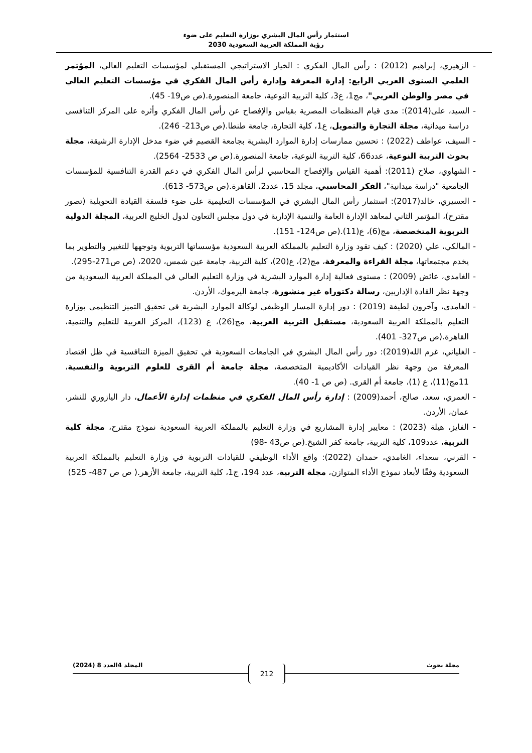استثمار رأس المال البشري بوزارة التعليم على ضوء
رؤية المملكة العربية السعودية 2030
- الزهيري، إبراهيم (2012) : رأس المال الفكري : الخيار الاستراتيجي المستقبلي لمؤسسات التعليم العالي، المؤتمر العلمي السنوي العربي الرابع: إدارة المعرفة وإدارة رأس المال الفكري في مؤسسات التعليم العالي في مصر والوطن العربي"، مج1، ع3، كلية التربية النوعية، جامعة المنصورة.(ص ص19- 45).
- السيد، على(2014): مدى قيام المنظمات المصرية بقياس والإفصاح عن رأس المال الفكري وأثره على المركز التنافسى دراسة ميدانية، مجلة التجارة والتمويل، ع1، كلية التجارة، جامعة طنطا.(ص ص213- 246).
- السيف، عواطف (2022) : تحسين ممارسات إدارة الموارد البشرية بجامعة القصيم في ضوء مدخل الإدارة الرشيقة، مجلة بحوث التربية النوعية، عدد66، كلية التربية النوعية، جامعة المنصورة.(ص ص 2533- 2564).
- الشهاوي، صلاح (2011): أهمية القياس والإفصاح المحاسبي لرأس المال الفكري في دعم القدرة التنافسية للمؤسسات الجامعية "دراسة ميدانية"، الفكر المحاسبي، مجلد 15، عدد2، القاهرة.(ص ص573- 613).
- العسيري، خالد(2017): استثمار رأس المال البشري في المؤسسات التعليمية على ضوء فلسفة القيادة التحويلية (تصور مقترح)، المؤتمر الثاني لمعاهد الإدارة العامة والتنمية الإدارية في دول مجلس التعاون لدول الخليج العربية، المجلة الدولية التربوية المتخصصة، مج(6)، ع(11).(ص ص124- 151).
- المالكي، علي (2020) : كيف تقود وزارة التعليم بالمملكة العربية السعودية مؤسساتها التربوية وتوجهها للتغيير والتطوير بما يخدم مجتمعاتها، مجلة القراءة والمعرفة، مج(2)، ع(20)، كلية التربية، جامعة عين شمس، 2020، (ص ص271-295).
- الغامدي، عائض (2009) : مستوى فعالية إدارة الموارد البشرية في وزارة التعليم العالي في المملكة العربية السعودية من وجهة نظر القادة الإداريين، رسالة دكتوراه غير منشورة، جامعة اليرموك، الأردن.
- الغامدي، وآخرون لطيفة (2019) : دور إدارة المسار الوظيفى لوكالة الموارد البشرية في تحقيق التميز التنظيمى بوزارة التعليم بالمملكة العربية السعودية، مستقبل التربية العربية، مج(26)، ع (123)، المركز العربية للتعليم والتنمية، القاهرة.(ص ص327- 401).
- الغلياني، غرم الله(2019): دور رأس المال البشري في الجامعات السعودية في تحقيق الميزة التنافسية في ظل اقتصاد المعرفة من وجهة نظر القيادات الأكاديمية المتخصصة، مجلة جامعة أم القرى للعلوم التربوية والنفسية، 11مج(11)، ع (1)، جامعة أم القرى. (ص ص 1- 40).
- العمري، سعد، صالح، أحمد(2009) : إدارة رأس المال الفكري في منظمات إدارة الأعمال، دار اليازوري للنشر، عمان، الأردن.
- الفايز، هيلة (2023) : معايير إدارة المشاريع في وزارة التعليم بالمملكة العربية السعودية نموذج مقترح، مجلة كلية التربية، عدد109، كلية التربية، جامعة كفر الشيخ.(ص ص43 -98)
- القرني، سعداء، الغامدي، حمدان (2022): واقع الأداء الوظيفي للقيادات التربوية في وزارة التعليم بالمملكة العربية السعودية وفقًا لأبعاد نموذج الأداء المتوازن، مجلة التربية، عدد 194، ج1، كلية التربية، جامعة الأزهر.( ص ص 487- 525)
مجلة بحوث المجلد 4العدد 8 (2024)
212